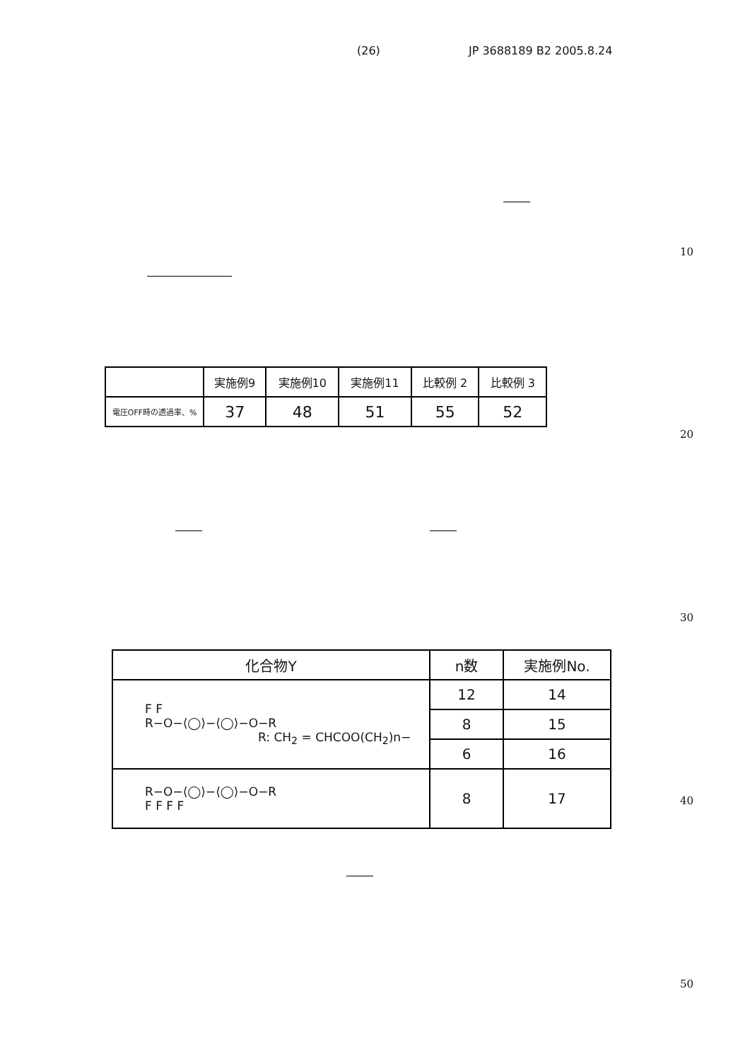(26) JP 3688189 B2 2005.8.24
10
| | 実施例9 | 実施例10 | 実施例11 | 比較例 2 | 比較例 3 |
| 電圧OFF時の透過率、% | 37 | 48 | 51 | 55 | 52 |
20
30
| 化合物Y | n数 | 実施例No. |
| F F R−O−⟨◯⟩−⟨◯⟩−O−R R: CH<sub>2</sub> = CHCOO(CH<sub>2</sub>)n− | 12 | 14 |
| | 8 | 15 |
| | 6 | 16 |
| R−O−⟨◯⟩−⟨◯⟩−O−R F F F F | 8 | 17 |
40
50